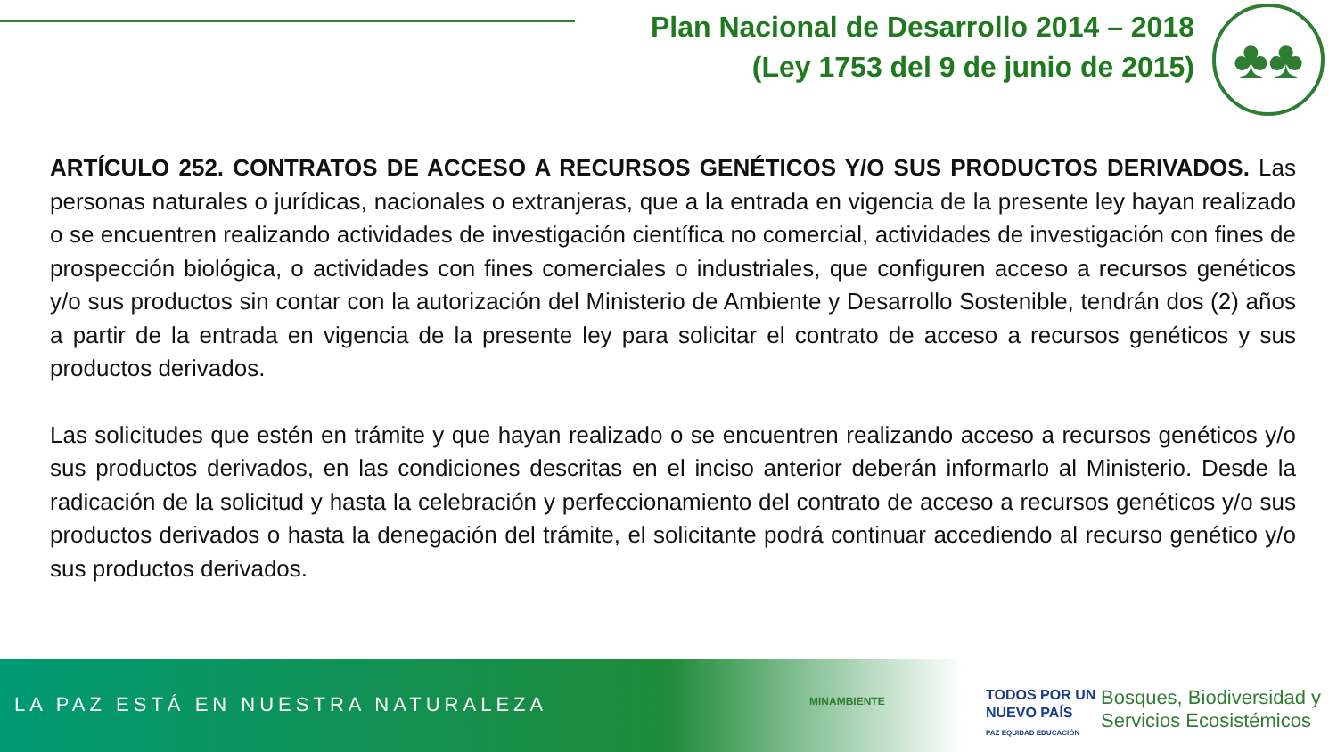Plan Nacional de Desarrollo 2014 – 2018
(Ley 1753 del 9 de junio de 2015)
♣♣
ARTÍCULO 252. CONTRATOS DE ACCESO A RECURSOS GENÉTICOS Y/O SUS PRODUCTOS DERIVADOS. Las personas naturales o jurídicas, nacionales o extranjeras, que a la entrada en vigencia de la presente ley hayan realizado o se encuentren realizando actividades de investigación científica no comercial, actividades de investigación con fines de prospección biológica, o actividades con fines comerciales o industriales, que configuren acceso a recursos genéticos y/o sus productos sin contar con la autorización del Ministerio de Ambiente y Desarrollo Sostenible, tendrán dos (2) años a partir de la entrada en vigencia de la presente ley para solicitar el contrato de acceso a recursos genéticos y sus productos derivados.
Las solicitudes que estén en trámite y que hayan realizado o se encuentren realizando acceso a recursos genéticos y/o sus productos derivados, en las condiciones descritas en el inciso anterior deberán informarlo al Ministerio. Desde la radicación de la solicitud y hasta la celebración y perfeccionamiento del contrato de acceso a recursos genéticos y/o sus productos derivados o hasta la denegación del trámite, el solicitante podrá continuar accediendo al recurso genético y/o sus productos derivados.
LA PAZ ESTÁ EN NUESTRA NATURALEZA
MINAMBIENTE
TODOS POR UN
NUEVO PAÍS
PAZ EQUIDAD EDUCACIÓN
Bosques, Biodiversidad y
Servicios Ecosistémicos